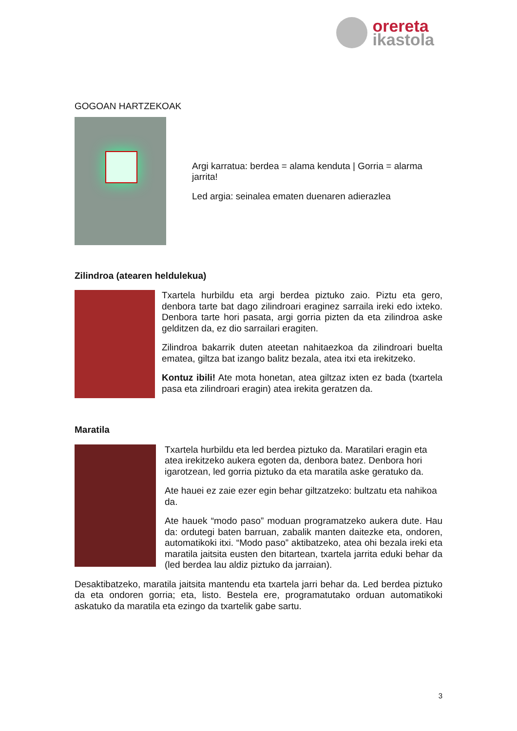orereta
ikastola
GOGOAN HARTZEKOAK
Argi karratua: berdea = alama kenduta | Gorria = alarma jarrita!
Led argia: seinalea ematen duenaren adierazlea
Zilindroa (atearen heldulekua)
Txartela hurbildu eta argi berdea piztuko zaio. Piztu eta gero, denbora tarte bat dago zilindroari eraginez sarraila ireki edo ixteko. Denbora tarte hori pasata, argi gorria pizten da eta zilindroa aske gelditzen da, ez dio sarrailari eragiten.
Zilindroa bakarrik duten ateetan nahitaezkoa da zilindroari buelta ematea, giltza bat izango balitz bezala, atea itxi eta irekitzeko.
Kontuz ibili! Ate mota honetan, atea giltzaz ixten ez bada (txartela pasa eta zilindroari eragin) atea irekita geratzen da.
Maratila
Txartela hurbildu eta led berdea piztuko da. Maratilari eragin eta atea irekitzeko aukera egoten da, denbora batez. Denbora hori igarotzean, led gorria piztuko da eta maratila aske geratuko da.
Ate hauei ez zaie ezer egin behar giltzatzeko: bultzatu eta nahikoa da.
Ate hauek “modo paso” moduan programatzeko aukera dute. Hau da: ordutegi baten barruan, zabalik manten daitezke eta, ondoren, automatikoki itxi. “Modo paso” aktibatzeko, atea ohi bezala ireki eta maratila jaitsita eusten den bitartean, txartela jarrita eduki behar da (led berdea lau aldiz piztuko da jarraian).
Desaktibatzeko, maratila jaitsita mantendu eta txartela jarri behar da. Led berdea piztuko da eta ondoren gorria; eta, listo. Bestela ere, programatutako orduan automatikoki askatuko da maratila eta ezingo da txartelik gabe sartu.
3